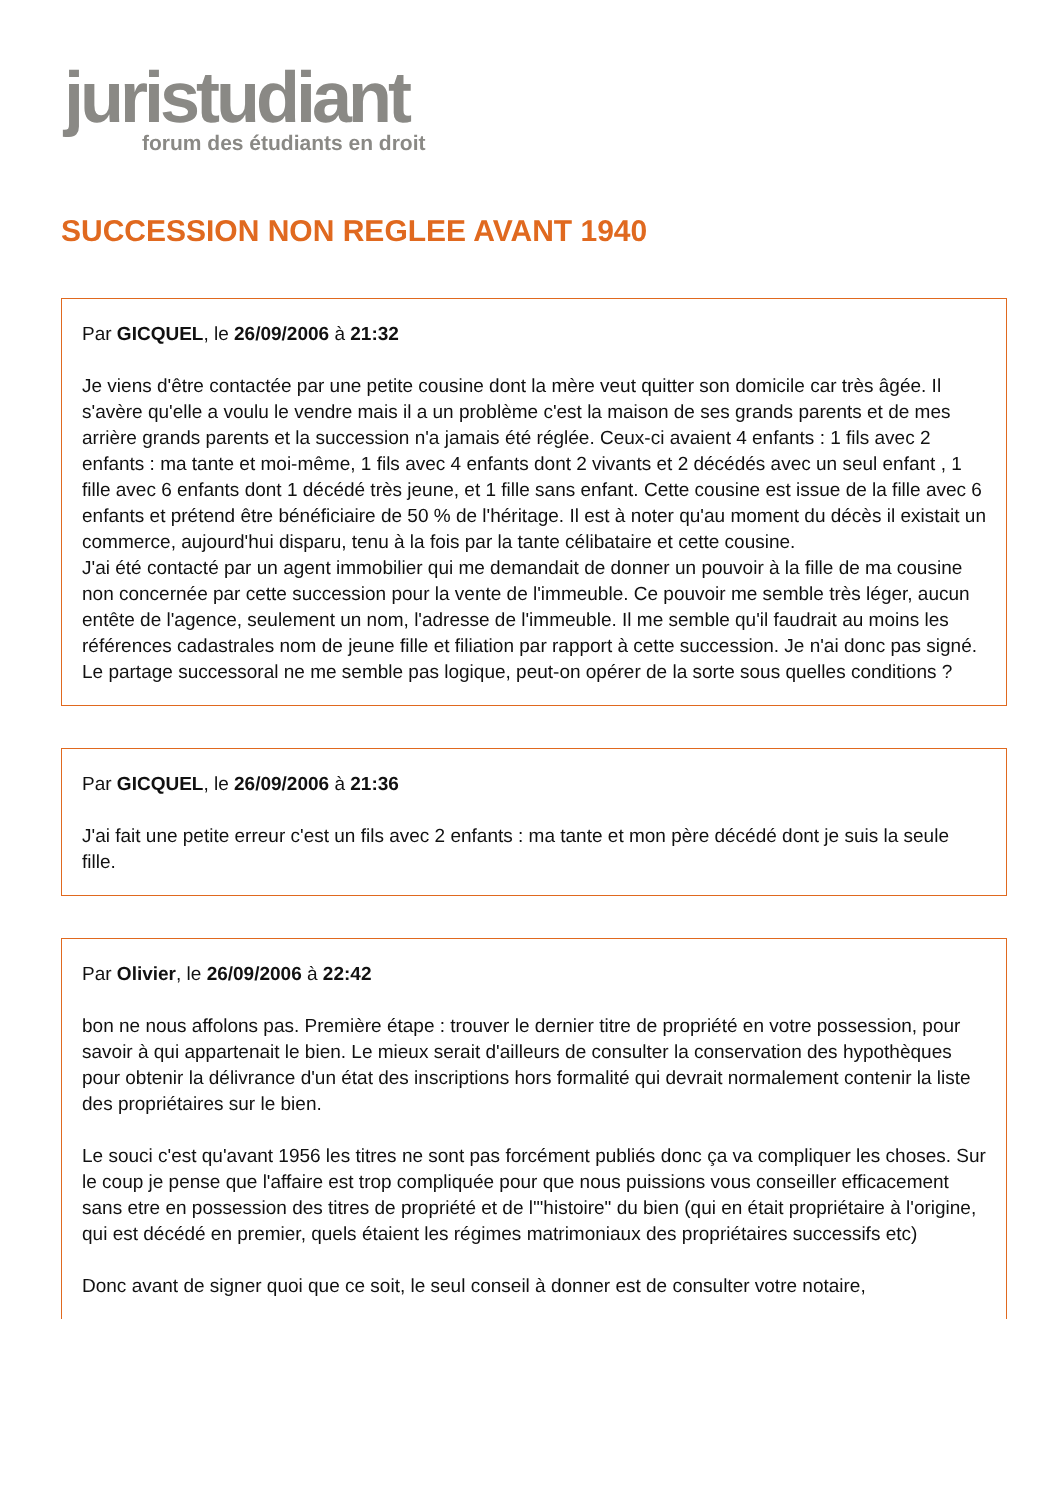juristudiant
forum des étudiants en droit
SUCCESSION NON REGLEE AVANT 1940
Par GICQUEL, le 26/09/2006 à 21:32
Je viens d'être contactée par une petite cousine dont la mère veut quitter son domicile car très âgée. Il s'avère qu'elle a voulu le vendre mais il a un problème c'est la maison de ses grands parents et de mes arrière grands parents et la succession n'a jamais été réglée. Ceux-ci avaient 4 enfants : 1 fils avec 2 enfants : ma tante et moi-même, 1 fils avec 4 enfants dont 2 vivants et 2 décédés avec un seul enfant , 1 fille avec 6 enfants dont 1 décédé très jeune, et 1 fille sans enfant. Cette cousine est issue de la fille avec 6 enfants et prétend être bénéficiaire de 50 % de l'héritage. Il est à noter qu'au moment du décès il existait un commerce, aujourd'hui disparu, tenu à la fois par la tante célibataire et cette cousine.
J'ai été contacté par un agent immobilier qui me demandait de donner un pouvoir à la fille de ma cousine non concernée par cette succession pour la vente de l'immeuble. Ce pouvoir me semble très léger, aucun entête de l'agence, seulement un nom, l'adresse de l'immeuble. Il me semble qu'il faudrait au moins les références cadastrales nom de jeune fille et filiation par rapport à cette succession. Je n'ai donc pas signé. Le partage successoral ne me semble pas logique, peut-on opérer de la sorte sous quelles conditions ?
Par GICQUEL, le 26/09/2006 à 21:36
J'ai fait une petite erreur c'est un fils avec 2 enfants : ma tante et mon père décédé dont je suis la seule fille.
Par Olivier, le 26/09/2006 à 22:42
bon ne nous affolons pas. Première étape : trouver le dernier titre de propriété en votre possession, pour savoir à qui appartenait le bien. Le mieux serait d'ailleurs de consulter la conservation des hypothèques pour obtenir la délivrance d'un état des inscriptions hors formalité qui devrait normalement contenir la liste des propriétaires sur le bien.
Le souci c'est qu'avant 1956 les titres ne sont pas forcément publiés donc ça va compliquer les choses. Sur le coup je pense que l'affaire est trop compliquée pour que nous puissions vous conseiller efficacement sans etre en possession des titres de propriété et de l'"histoire" du bien (qui en était propriétaire à l'origine, qui est décédé en premier, quels étaient les régimes matrimoniaux des propriétaires successifs etc)
Donc avant de signer quoi que ce soit, le seul conseil à donner est de consulter votre notaire,